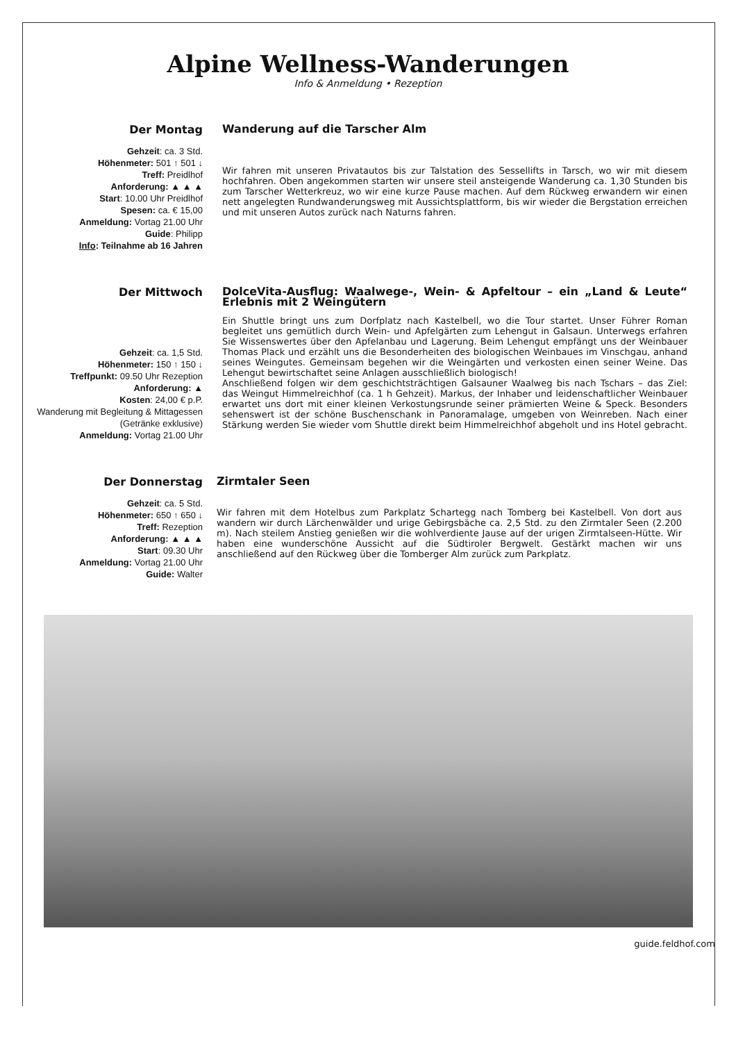Alpine Wellness-Wanderungen
Info & Anmeldung • Rezeption
Der Montag
Gehzeit: ca. 3 Std.
Höhenmeter: 501 ↑ 501 ↓
Treff: Preidlhof
Anforderung: ▲ ▲ ▲
Start: 10.00 Uhr Preidlhof
Spesen: ca. € 15,00
Anmeldung: Vortag 21.00 Uhr
Guide: Philipp
Info: Teilnahme ab 16 Jahren
Wanderung auf die Tarscher Alm
Wir fahren mit unseren Privatautos bis zur Talstation des Sessellifts in Tarsch, wo wir mit diesem hochfahren. Oben angekommen starten wir unsere steil ansteigende Wanderung ca. 1,30 Stunden bis zum Tarscher Wetterkreuz, wo wir eine kurze Pause machen. Auf dem Rückweg erwandern wir einen nett angelegten Rundwanderungsweg mit Aussichtsplattform, bis wir wieder die Bergstation erreichen und mit unseren Autos zurück nach Naturns fahren.
Der Mittwoch
Gehzeit: ca. 1,5 Std.
Höhenmeter: 150 ↑ 150 ↓
Treffpunkt: 09.50 Uhr Rezeption
Anforderung: ▲
Kosten: 24,00 € p.P.
Wanderung mit Begleitung & Mittagessen (Getränke exklusive)
Anmeldung: Vortag 21.00 Uhr
DolceVita-Ausflug: Waalwege-, Wein- & Apfeltour – ein „Land & Leute“ Erlebnis mit 2 Weingütern
Ein Shuttle bringt uns zum Dorfplatz nach Kastelbell, wo die Tour startet. Unser Führer Roman begleitet uns gemütlich durch Wein- und Apfelgärten zum Lehengut in Galsaun. Unterwegs erfahren Sie Wissenswertes über den Apfelanbau und Lagerung. Beim Lehengut empfängt uns der Weinbauer Thomas Plack und erzählt uns die Besonderheiten des biologischen Weinbaues im Vinschgau, anhand seines Weingutes. Gemeinsam begehen wir die Weingärten und verkosten einen seiner Weine. Das Lehengut bewirtschaftet seine Anlagen ausschließlich biologisch!
Anschließend folgen wir dem geschichtsträchtigen Galsauner Waalweg bis nach Tschars – das Ziel: das Weingut Himmelreichhof (ca. 1 h Gehzeit). Markus, der Inhaber und leidenschaftlicher Weinbauer erwartet uns dort mit einer kleinen Verkostungsrunde seiner prämierten Weine & Speck. Besonders sehenswert ist der schöne Buschenschank in Panoramalage, umgeben von Weinreben. Nach einer Stärkung werden Sie wieder vom Shuttle direkt beim Himmelreichhof abgeholt und ins Hotel gebracht.
Der Donnerstag
Gehzeit: ca. 5 Std.
Höhenmeter: 650 ↑ 650 ↓
Treff: Rezeption
Anforderung: ▲ ▲ ▲
Start: 09.30 Uhr
Anmeldung: Vortag 21.00 Uhr
Guide: Walter
Zirmtaler Seen
Wir fahren mit dem Hotelbus zum Parkplatz Schartegg nach Tomberg bei Kastelbell. Von dort aus wandern wir durch Lärchenwälder und urige Gebirgsbäche ca. 2,5 Std. zu den Zirmtaler Seen (2.200 m). Nach steilem Anstieg genießen wir die wohlverdiente Jause auf der urigen Zirmtalseen-Hütte. Wir haben eine wunderschöne Aussicht auf die Südtiroler Bergwelt. Gestärkt machen wir uns anschließend auf den Rückweg über die Tomberger Alm zurück zum Parkplatz.
guide.feldhof.com